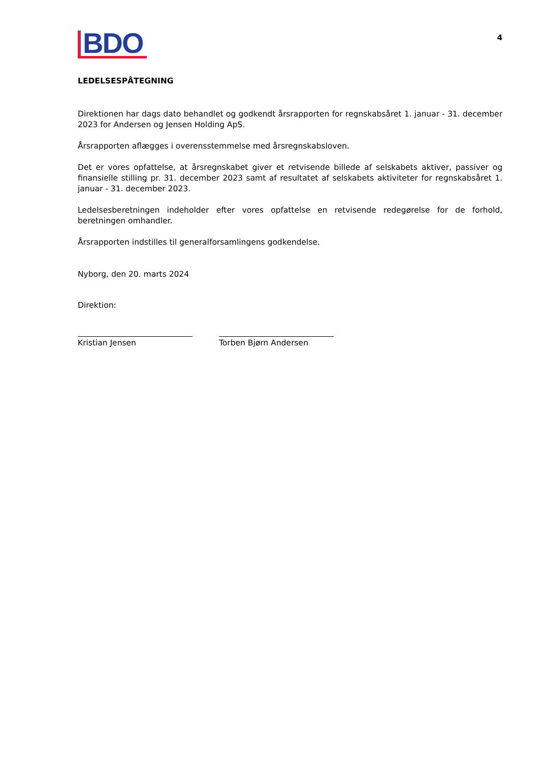BDO
4
LEDELSESPÅTEGNING
Direktionen har dags dato behandlet og godkendt årsrapporten for regnskabsåret 1. januar - 31. december 2023 for Andersen og Jensen Holding ApS.
Årsrapporten aflægges i overensstemmelse med årsregnskabsloven.
Det er vores opfattelse, at årsregnskabet giver et retvisende billede af selskabets aktiver, passiver og finansielle stilling pr. 31. december 2023 samt af resultatet af selskabets aktiviteter for regnskabsåret 1. januar - 31. december 2023.
Ledelsesberetningen indeholder efter vores opfattelse en retvisende redegørelse for de forhold, beretningen omhandler.
Årsrapporten indstilles til generalforsamlingens godkendelse.
Nyborg, den 20. marts 2024
Direktion:
Kristian Jensen Torben Bjørn Andersen